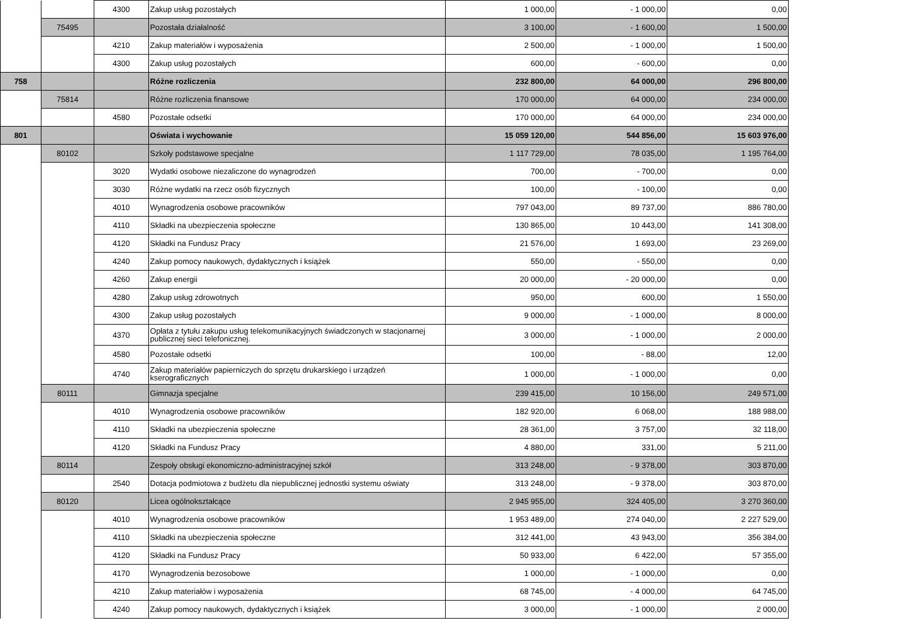| | | 4300 | Zakup usług pozostałych | 1 000,00 | - 1 000,00 | 0,00 |
| | 75495 | | Pozostała działalność | 3 100,00 | - 1 600,00 | 1 500,00 |
| | | 4210 | Zakup materiałów i wyposażenia | 2 500,00 | - 1 000,00 | 1 500,00 |
| | | 4300 | Zakup usług pozostałych | 600,00 | - 600,00 | 0,00 |
| 758 | | | Różne rozliczenia | 232 800,00 | 64 000,00 | 296 800,00 |
| | 75814 | | Różne rozliczenia finansowe | 170 000,00 | 64 000,00 | 234 000,00 |
| | | 4580 | Pozostałe odsetki | 170 000,00 | 64 000,00 | 234 000,00 |
| 801 | | | Oświata i wychowanie | 15 059 120,00 | 544 856,00 | 15 603 976,00 |
| | 80102 | | Szkoły podstawowe specjalne | 1 117 729,00 | 78 035,00 | 1 195 764,00 |
| | | 3020 | Wydatki osobowe niezaliczone do wynagrodzeń | 700,00 | - 700,00 | 0,00 |
| | | 3030 | Różne wydatki na rzecz osób fizycznych | 100,00 | - 100,00 | 0,00 |
| | | 4010 | Wynagrodzenia osobowe pracowników | 797 043,00 | 89 737,00 | 886 780,00 |
| | | 4110 | Składki na ubezpieczenia społeczne | 130 865,00 | 10 443,00 | 141 308,00 |
| | | 4120 | Składki na Fundusz Pracy | 21 576,00 | 1 693,00 | 23 269,00 |
| | | 4240 | Zakup pomocy naukowych, dydaktycznych i książek | 550,00 | - 550,00 | 0,00 |
| | | 4260 | Zakup energii | 20 000,00 | - 20 000,00 | 0,00 |
| | | 4280 | Zakup usług zdrowotnych | 950,00 | 600,00 | 1 550,00 |
| | | 4300 | Zakup usług pozostałych | 9 000,00 | - 1 000,00 | 8 000,00 |
| | | 4370 | Opłata z tytułu zakupu usług telekomunikacyjnych świadczonych w stacjonarnej publicznej sieci telefonicznej. | 3 000,00 | - 1 000,00 | 2 000,00 |
| | | 4580 | Pozostałe odsetki | 100,00 | - 88,00 | 12,00 |
| | | 4740 | Zakup materiałów papierniczych do sprzętu drukarskiego i urządzeń kserograficznych | 1 000,00 | - 1 000,00 | 0,00 |
| | 80111 | | Gimnazja specjalne | 239 415,00 | 10 156,00 | 249 571,00 |
| | | 4010 | Wynagrodzenia osobowe pracowników | 182 920,00 | 6 068,00 | 188 988,00 |
| | | 4110 | Składki na ubezpieczenia społeczne | 28 361,00 | 3 757,00 | 32 118,00 |
| | | 4120 | Składki na Fundusz Pracy | 4 880,00 | 331,00 | 5 211,00 |
| | 80114 | | Zespoły obsługi ekonomiczno-administracyjnej szkół | 313 248,00 | - 9 378,00 | 303 870,00 |
| | | 2540 | Dotacja podmiotowa z budżetu dla niepublicznej jednostki systemu oświaty | 313 248,00 | - 9 378,00 | 303 870,00 |
| | 80120 | | Licea ogólnokształcące | 2 945 955,00 | 324 405,00 | 3 270 360,00 |
| | | 4010 | Wynagrodzenia osobowe pracowników | 1 953 489,00 | 274 040,00 | 2 227 529,00 |
| | | 4110 | Składki na ubezpieczenia społeczne | 312 441,00 | 43 943,00 | 356 384,00 |
| | | 4120 | Składki na Fundusz Pracy | 50 933,00 | 6 422,00 | 57 355,00 |
| | | 4170 | Wynagrodzenia bezosobowe | 1 000,00 | - 1 000,00 | 0,00 |
| | | 4210 | Zakup materiałów i wyposażenia | 68 745,00 | - 4 000,00 | 64 745,00 |
| | | 4240 | Zakup pomocy naukowych, dydaktycznych i książek | 3 000,00 | - 1 000,00 | 2 000,00 |